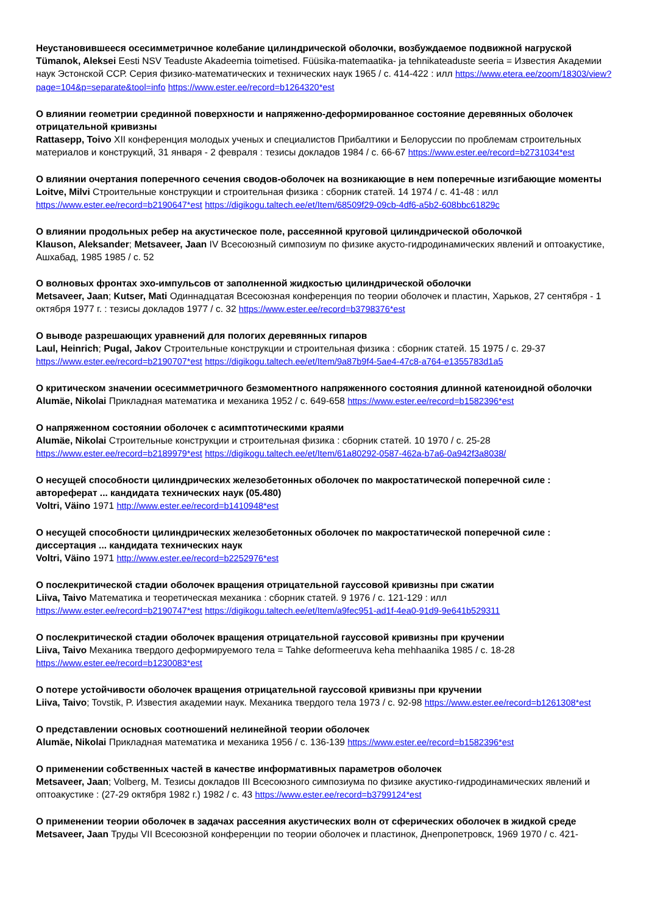Неустановившееся осесимметричное колебание цилиндрической оболочки, возбуждаемое подвижной нагруской
Tümanok, Aleksei Eesti NSV Teaduste Akadeemia toimetised. Füüsika-matemaatika- ja tehnikateaduste seeria = Известия Академии наук Эстонской ССР. Серия физико-математических и технических наук 1965 / с. 414-422 : илл https://www.etera.ee/zoom/18303/view?page=104&p=separate&tool=info https://www.ester.ee/record=b1264320*est
О влиянии геометрии срединной поверхности и напряженно-деформированное состояние деревянных оболочек отрицательной кривизны
Rattasepp, Toivo XII конференция молодых ученых и специалистов Прибалтики и Белоруссии по проблемам строительных материалов и конструкций, 31 января - 2 февраля : тезисы докладов 1984 / с. 66-67 https://www.ester.ee/record=b2731034*est
О влиянии очертания поперечного сечения сводов-оболочек на возникающие в нем поперечные изгибающие моменты
Loitve, Milvi Строительные конструкции и строительная физика : сборник статей. 14 1974 / с. 41-48 : илл https://www.ester.ee/record=b2190647*est https://digikogu.taltech.ee/et/Item/68509f29-09cb-4df6-a5b2-608bbc61829c
О влиянии продольных ребер на акустическое поле, рассеянной круговой цилиндрической оболочкой
Klauson, Aleksander; Metsaveer, Jaan IV Всесоюзный симпозиум по физике акусто-гидродинамических явлений и оптоакустике, Ашхабад, 1985 1985 / с. 52
О волновых фронтах эхо-импульсов от заполненной жидкостью цилиндрической оболочки
Metsaveer, Jaan; Kutser, Mati Одиннадцатая Всесоюзная конференция по теории оболочек и пластин, Харьков, 27 сентября - 1 октября 1977 г. : тезисы докладов 1977 / с. 32 https://www.ester.ee/record=b3798376*est
О выводе разрешающих уравнений для пологих деревянных гипаров
Laul, Heinrich; Pugal, Jakov Строительные конструкции и строительная физика : сборник статей. 15 1975 / с. 29-37 https://www.ester.ee/record=b2190707*est https://digikogu.taltech.ee/et/Item/9a87b9f4-5ae4-47c8-a764-e1355783d1a5
О критическом значении осесимметричного безмоментного напряженного состояния длинной катеноидной оболочки
Alumäe, Nikolai Прикладная математика и механика 1952 / с. 649-658 https://www.ester.ee/record=b1582396*est
О напряженном состоянии оболочек с асимптотическими краями
Alumäe, Nikolai Строительные конструкции и строительная физика : сборник статей. 10 1970 / с. 25-28 https://www.ester.ee/record=b2189979*est https://digikogu.taltech.ee/et/Item/61a80292-0587-462a-b7a6-0a942f3a8038/
О несущей способности цилиндрических железобетонных оболочек по макростатической поперечной силе : автореферат ... кандидата технических наук (05.480)
Voltri, Väino 1971 http://www.ester.ee/record=b1410948*est
О несущей способности цилиндрических железобетонных оболочек по макростатической поперечной силе : диссертация ... кандидата технических наук
Voltri, Väino 1971 http://www.ester.ee/record=b2252976*est
О послекритической стадии оболочек вращения отрицательной гауссовой кривизны при сжатии
Liiva, Taivo Математика и теоретическая механика : сборник статей. 9 1976 / с. 121-129 : илл https://www.ester.ee/record=b2190747*est https://digikogu.taltech.ee/et/Item/a9fec951-ad1f-4ea0-91d9-9e641b529311
О послекритической стадии оболочек вращения отрицательной гауссовой кривизны при кручении
Liiva, Taivo Механика твердого деформируемого тела = Tahke deformeeruva keha mehhaanika 1985 / с. 18-28
https://www.ester.ee/record=b1230083*est
О потере устойчивости оболочек вращения отрицательной гауссовой кривизны при кручении
Liiva, Taivo; Tovstik, P. Известия академии наук. Механика твердого тела 1973 / с. 92-98 https://www.ester.ee/record=b1261308*est
О представлении основых соотношений нелинейной теории оболочек
Alumäe, Nikolai Прикладная математика и механика 1956 / с. 136-139 https://www.ester.ee/record=b1582396*est
О применении собственных частей в качестве информативных параметров оболочек
Metsaveer, Jaan; Volberg, M. Тезисы докладов III Всесоюзного симпозиума по физике акустико-гидродинамических явлений и оптоакустике : (27-29 октября 1982 г.) 1982 / с. 43 https://www.ester.ee/record=b3799124*est
О применении теории оболочек в задачах рассеяния акустических волн от сферических оболочек в жидкой среде
Metsaveer, Jaan Труды VII Всесоюзной конференции по теории оболочек и пластинок, Днепропетровск, 1969 1970 / с. 421-